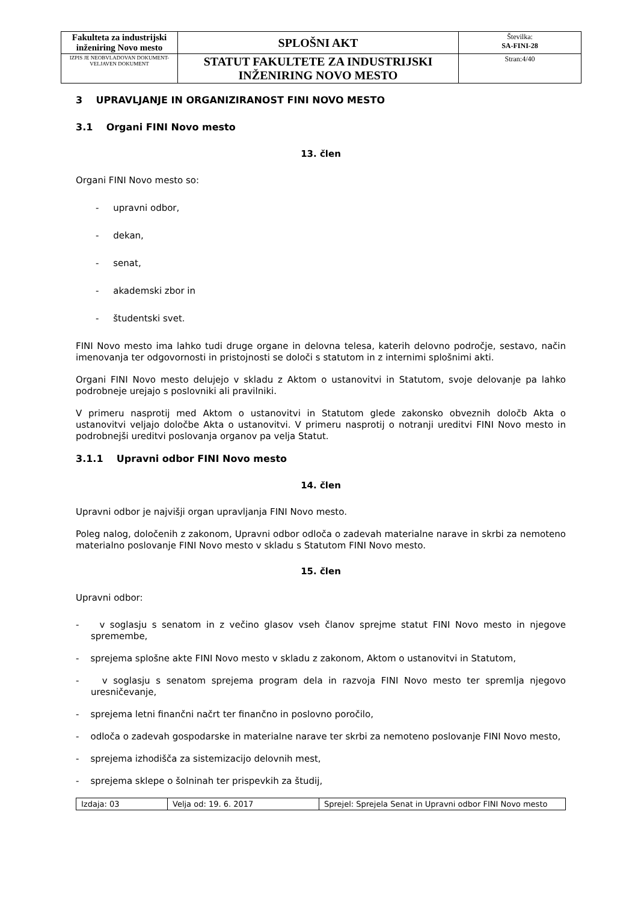| Fakulteta za industrijski inženiring Novo mesto | SPLOŠNI AKT | Številka: SA-FINI-28 |
| IZPIS JE NEOBVLADOVAN DOKUMENT-VELJAVEN DOKUMENT | STATUT FAKULTETE ZA INDUSTRIJSKI INŽENIRING NOVO MESTO | Stran:4/40 |
3 UPRAVLJANJE IN ORGANIZIRANOST FINI NOVO MESTO
3.1 Organi FINI Novo mesto
13. člen
Organi FINI Novo mesto so:
- upravni odbor,
- dekan,
- senat,
- akademski zbor in
- študentski svet.
FINI Novo mesto ima lahko tudi druge organe in delovna telesa, katerih delovno področje, sestavo, način imenovanja ter odgovornosti in pristojnosti se določi s statutom in z internimi splošnimi akti.
Organi FINI Novo mesto delujejo v skladu z Aktom o ustanovitvi in Statutom, svoje delovanje pa lahko podrobneje urejajo s poslovniki ali pravilniki.
V primeru nasprotij med Aktom o ustanovitvi in Statutom glede zakonsko obveznih določb Akta o ustanovitvi veljajo določbe Akta o ustanovitvi. V primeru nasprotij o notranji ureditvi FINI Novo mesto in podrobnejši ureditvi poslovanja organov pa velja Statut.
3.1.1 Upravni odbor FINI Novo mesto
14. člen
Upravni odbor je najvišji organ upravljanja FINI Novo mesto.
Poleg nalog, določenih z zakonom, Upravni odbor odloča o zadevah materialne narave in skrbi za nemoteno materialno poslovanje FINI Novo mesto v skladu s Statutom FINI Novo mesto.
15. člen
Upravni odbor:
- v soglasju s senatom in z večino glasov vseh članov sprejme statut FINI Novo mesto in njegove spremembe,
- sprejema splošne akte FINI Novo mesto v skladu z zakonom, Aktom o ustanovitvi in Statutom,
- v soglasju s senatom sprejema program dela in razvoja FINI Novo mesto ter spremlja njegovo uresničevanje,
- sprejema letni finančni načrt ter finančno in poslovno poročilo,
- odloča o zadevah gospodarske in materialne narave ter skrbi za nemoteno poslovanje FINI Novo mesto,
- sprejema izhodišča za sistemizacijo delovnih mest,
- sprejema sklepe o šolninah ter prispevkih za študij,
| Izdaja: 03 | Velja od: 19. 6. 2017 | Sprejel: Sprejela Senat in Upravni odbor FINI Novo mesto |